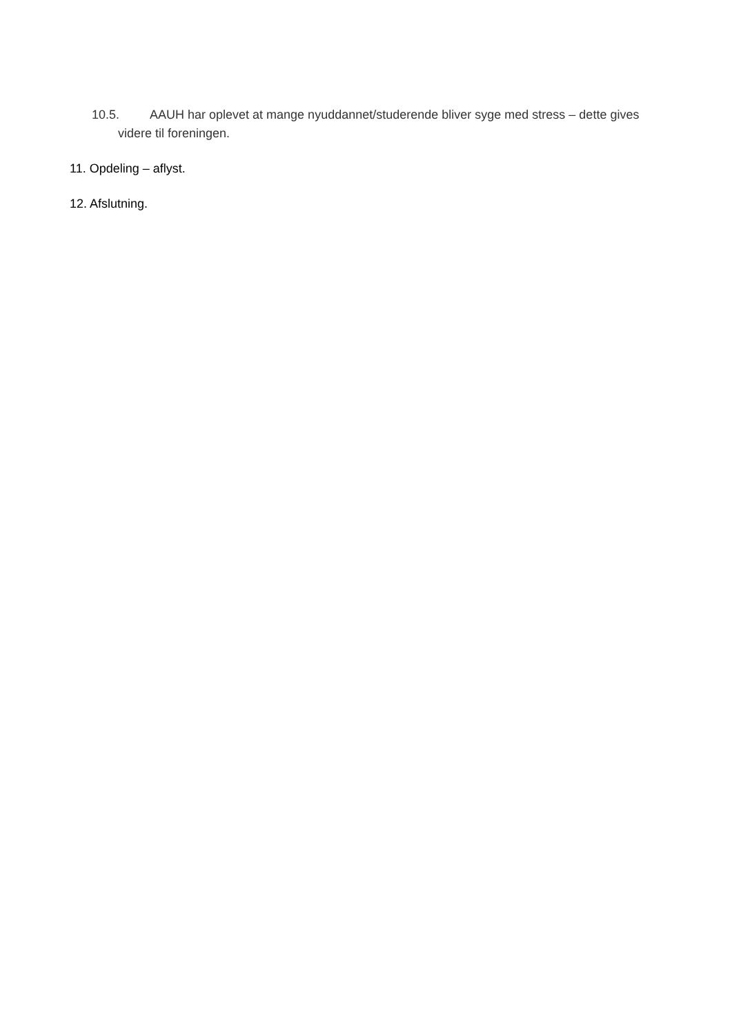10.5. AAUH har oplevet at mange nyuddannet/studerende bliver syge med stress – dette gives videre til foreningen.
11. Opdeling – aflyst.
12. Afslutning.